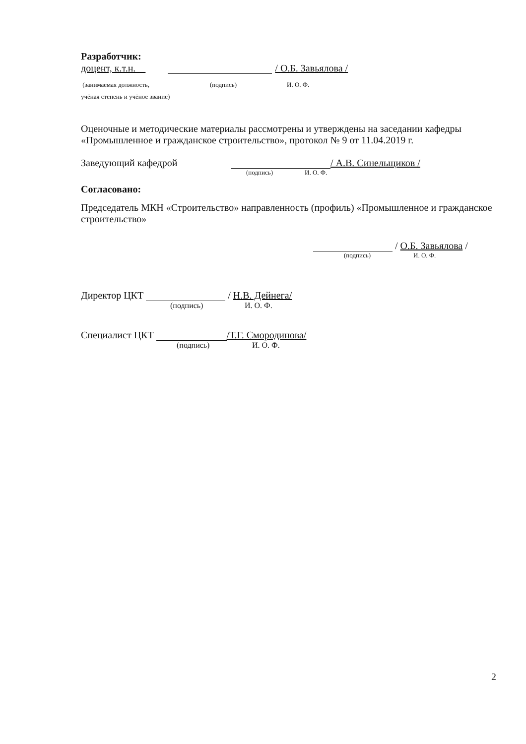Разработчик:
доцент, к.т.н. / О.Б. Завьялова /
(занимаемая должность, (подпись) И. О. Ф.
учёная степень и учёное звание)
Оценочные и методические материалы рассмотрены и утверждены на заседании кафедры «Промышленное и гражданское строительство», протокол № 9 от 11.04.2019 г.
Заведующий кафедрой / А.В. Синельщиков /
(подпись) И. О. Ф.
Согласовано:
Председатель МКН «Строительство» направленность (профиль) «Промышленное и гражданское строительство»
/ О.Б. Завьялова /
(подпись) И. О. Ф.
Директор ЦКТ / Н.В. Дейнега/
(подпись) И. О. Ф.
Специалист ЦКТ /Т.Г. Смородинова/
(подпись) И. О. Ф.
2